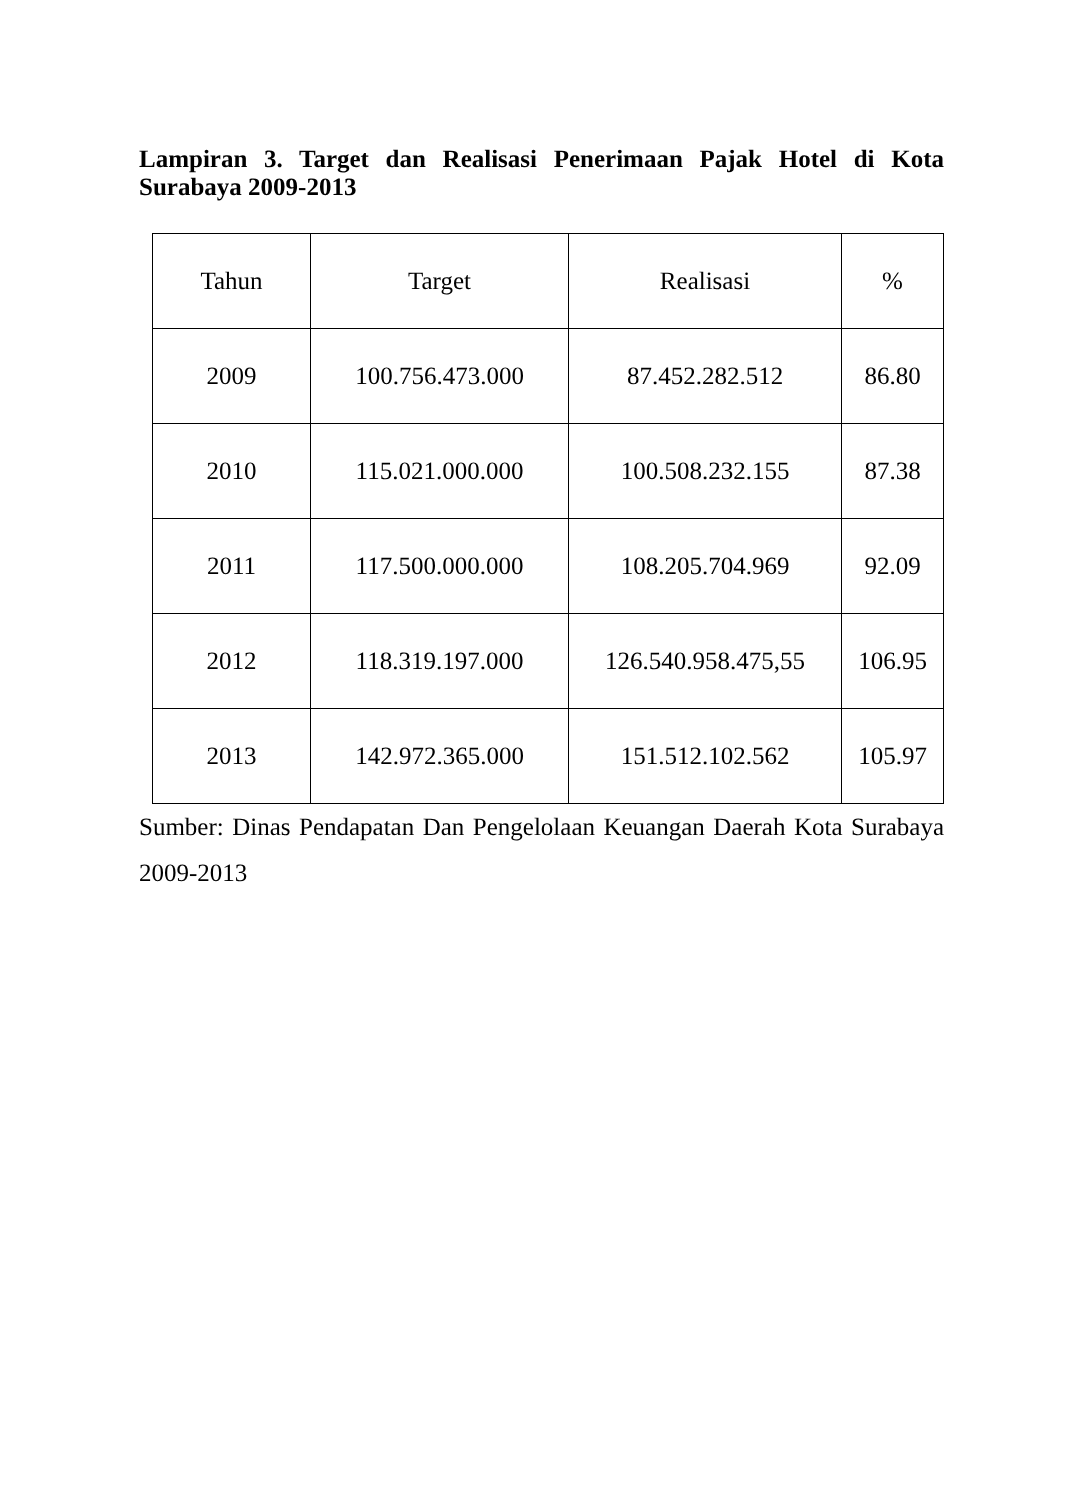Lampiran 3. Target dan Realisasi Penerimaan Pajak Hotel di Kota Surabaya 2009-2013
| Tahun | Target | Realisasi | % |
| --- | --- | --- | --- |
| 2009 | 100.756.473.000 | 87.452.282.512 | 86.80 |
| 2010 | 115.021.000.000 | 100.508.232.155 | 87.38 |
| 2011 | 117.500.000.000 | 108.205.704.969 | 92.09 |
| 2012 | 118.319.197.000 | 126.540.958.475,55 | 106.95 |
| 2013 | 142.972.365.000 | 151.512.102.562 | 105.97 |
Sumber: Dinas Pendapatan Dan Pengelolaan Keuangan Daerah Kota Surabaya 2009-2013